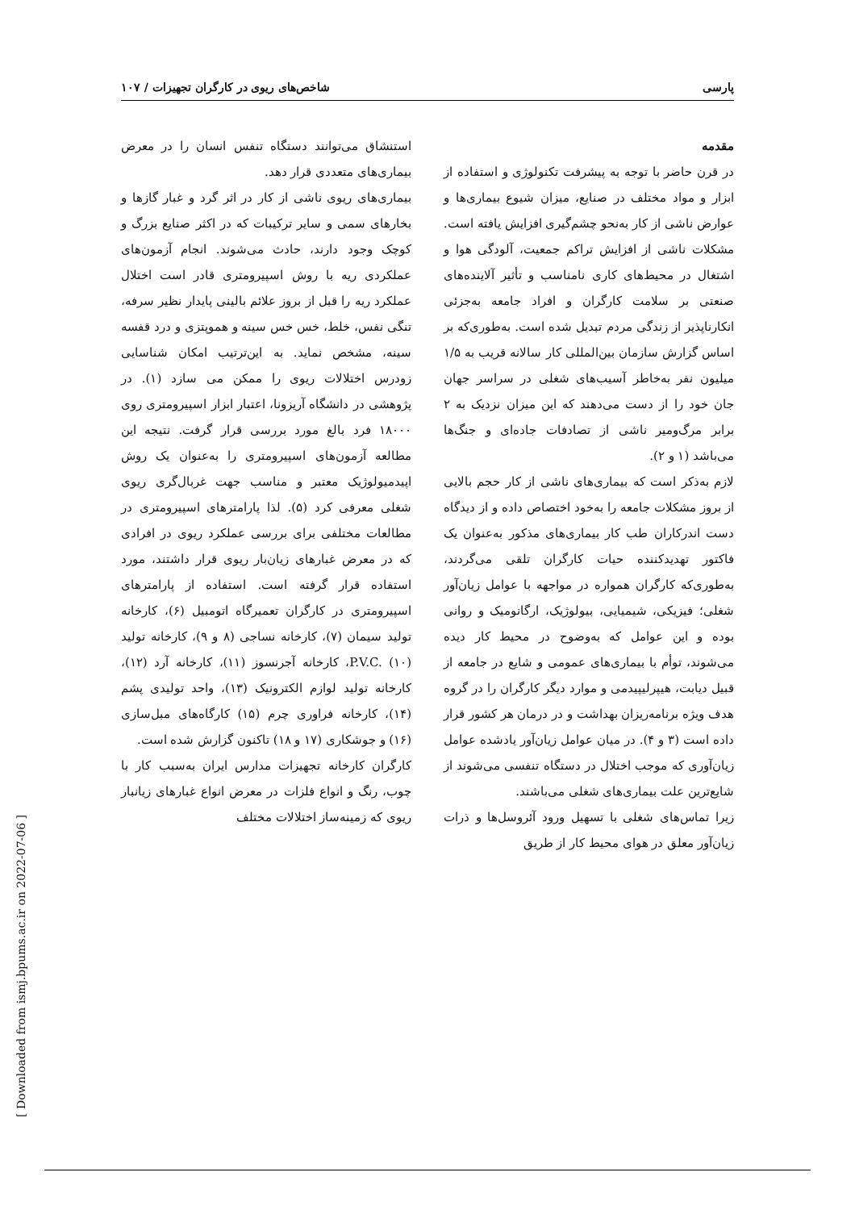پارسی شاخص‌های ریوی در کارگران تجهیزات / ۱۰۷
مقدمه
در قرن حاضر با توجه به پیشرفت تکنولوژی و استفاده از ابزار و مواد مختلف در صنایع، میزان شیوع بیماری‌ها و عوارض ناشی از کار به‌نحو چشم‌گیری افزایش یافته است. مشکلات ناشی از افزایش تراکم جمعیت، آلودگی هوا و اشتغال در محیط‌های کاری نامناسب و تأثیر آلاینده‌های صنعتی بر سلامت کارگران و افراد جامعه به‌جزئی انکارناپذیر از زندگی مردم تبدیل شده است. به‌طوری‌که بر اساس گزارش سازمان بین‌المللی کار سالانه قریب به ۱/۵ میلیون نفر به‌خاطر آسیب‌های شغلی در سراسر جهان جان خود را از دست می‌دهند که این میزان نزدیک به ۲ برابر مرگ‌ومیر ناشی از تصادفات جاده‌ای و جنگ‌ها می‌باشد (۱ و ۲).
لازم به‌ذکر است که بیماری‌های ناشی از کار حجم بالایی از بروز مشکلات جامعه را به‌خود اختصاص داده و از دیدگاه دست اندرکاران طب کار بیماری‌های مذکور به‌عنوان یک فاکتور تهدیدکننده حیات کارگران تلقی می‌گردند، به‌طوری‌که کارگران همواره در مواجهه با عوامل زیان‌آور شغلی؛ فیزیکی، شیمیایی، بیولوژیک، ارگانومیک و روانی بوده و این عوامل که به‌وضوح در محیط کار دیده می‌شوند، توأم با بیماری‌های عمومی و شایع در جامعه از قبیل دیابت، هیپرلیپیدمی و موارد دیگر کارگران را در گروه هدف ویژه برنامه‌ریزان بهداشت و در درمان هر کشور قرار داده است (۳ و ۴). در میان عوامل زیان‌آور یادشده عوامل زیان‌آوری که موجب اختلال در دستگاه تنفسی می‌شوند از شایع‌ترین علت بیماری‌های شغلی می‌باشند.
زیرا تماس‌های شغلی با تسهیل ورود آئروسل‌ها و ذرات زیان‌آور معلق در هوای محیط کار از طریق
استنشاق می‌توانند دستگاه تنفس انسان را در معرض بیماری‌های متعددی قرار دهد.
بیماری‌های ریوی ناشی از کار در اثر گرد و غبار گازها و بخارهای سمی و سایر ترکیبات که در اکثر صنایع بزرگ و کوچک وجود دارند، حادث می‌شوند. انجام آزمون‌های عملکردی ریه با روش اسپیرومتری قادر است اختلال عملکرد ریه را قبل از بروز علائم بالینی پایدار نظیر سرفه، تنگی نفس، خلط، خس خس سینه و هموپتزی و درد قفسه سینه، مشخص نماید. به این‌ترتیب امکان شناسایی زودرس اختلالات ریوی را ممکن می سازد (۱). در پژوهشی در دانشگاه آریزونا، اعتبار ابزار اسپیرومتری روی ۱۸۰۰۰ فرد بالغ مورد بررسی قرار گرفت. نتیجه این مطالعه آزمون‌های اسپیرومتری را به‌عنوان یک روش اپیدمیولوژیک معتبر و مناسب جهت غربال‌گری ریوی شغلی معرفی کرد (۵). لذا پارامترهای اسپیرومتری در مطالعات مختلفی برای بررسی عملکرد ریوی در افرادی که در معرض غبارهای زیان‌بار ریوی قرار داشتند، مورد استفاده قرار گرفته است. استفاده از پارامترهای اسپیرومتری در کارگران تعمیرگاه اتومبیل (۶)، کارخانه تولید سیمان (۷)، کارخانه نساجی (۸ و ۹)، کارخانه تولید P.V.C. (۱۰)، کارخانه آجرنسوز (۱۱)، کارخانه آرد (۱۲)، کارخانه تولید لوازم الکترونیک (۱۳)، واحد تولیدی پشم (۱۴)، کارخانه فراوری چرم (۱۵) کارگاه‌های مبل‌سازی (۱۶) و جوشکاری (۱۷ و ۱۸) تاکنون گزارش شده است.
کارگران کارخانه تجهیزات مدارس ایران به‌سبب کار با چوب، رنگ و انواع فلزات در معرض انواع غبارهای زیانبار ریوی که زمینه‌ساز اختلالات مختلف
[ Downloaded from ismj.bpums.ac.ir on 2022-07-06 ]